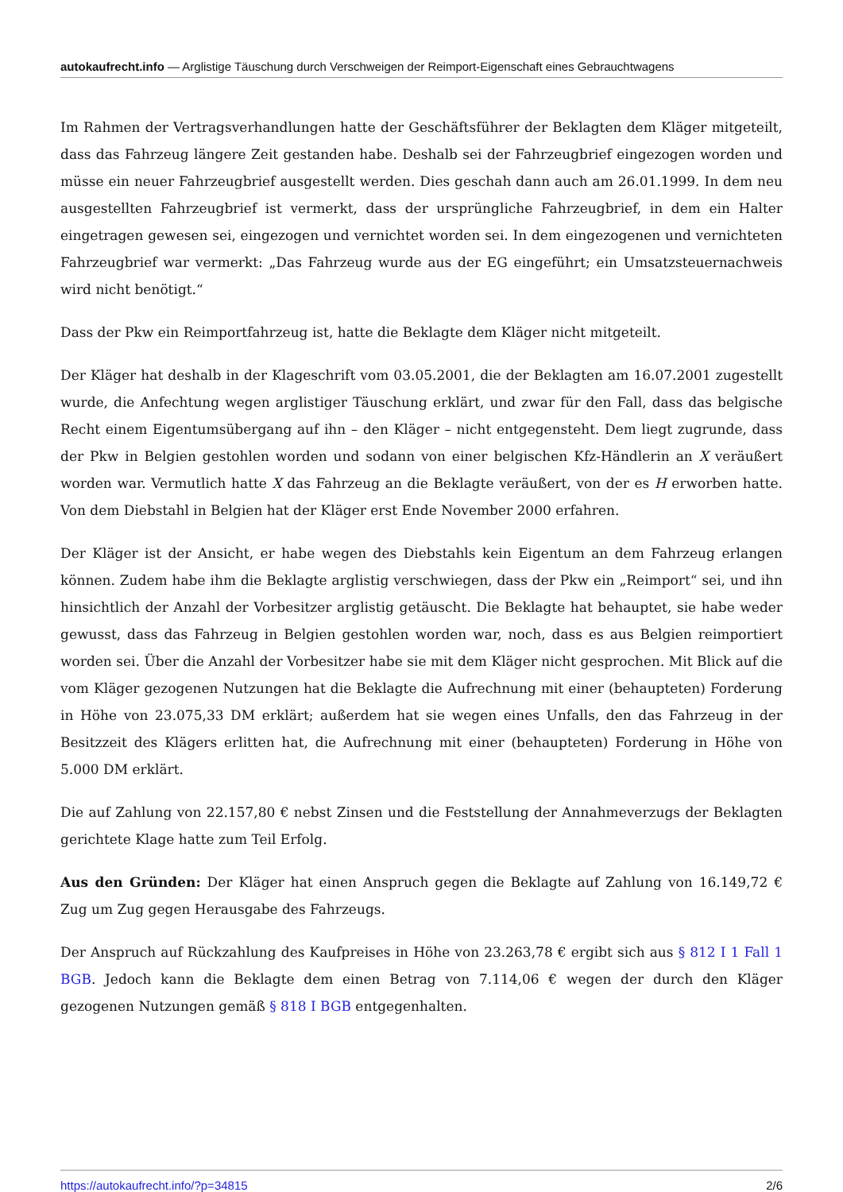autokaufrecht.info — Arglistige Täuschung durch Verschweigen der Reimport-Eigenschaft eines Gebrauchtwagens
Im Rahmen der Vertragsverhandlungen hatte der Geschäftsführer der Beklagten dem Kläger mitgeteilt, dass das Fahrzeug längere Zeit gestanden habe. Deshalb sei der Fahrzeugbrief eingezogen worden und müsse ein neuer Fahrzeugbrief ausgestellt werden. Dies geschah dann auch am 26.01.1999. In dem neu ausgestellten Fahrzeugbrief ist vermerkt, dass der ursprüngliche Fahrzeugbrief, in dem ein Halter eingetragen gewesen sei, eingezogen und vernichtet worden sei. In dem eingezogenen und vernichteten Fahrzeugbrief war vermerkt: „Das Fahrzeug wurde aus der EG eingeführt; ein Umsatzsteuernachweis wird nicht benötigt.“
Dass der Pkw ein Reimportfahrzeug ist, hatte die Beklagte dem Kläger nicht mitgeteilt.
Der Kläger hat deshalb in der Klageschrift vom 03.05.2001, die der Beklagten am 16.07.2001 zugestellt wurde, die Anfechtung wegen arglistiger Täuschung erklärt, und zwar für den Fall, dass das belgische Recht einem Eigentumsübergang auf ihn – den Kläger – nicht entgegensteht. Dem liegt zugrunde, dass der Pkw in Belgien gestohlen worden und sodann von einer belgischen Kfz-Händlerin an X veräußert worden war. Vermutlich hatte X das Fahrzeug an die Beklagte veräußert, von der es H erworben hatte. Von dem Diebstahl in Belgien hat der Kläger erst Ende November 2000 erfahren.
Der Kläger ist der Ansicht, er habe wegen des Diebstahls kein Eigentum an dem Fahrzeug erlangen können. Zudem habe ihm die Beklagte arglistig verschwiegen, dass der Pkw ein „Reimport“ sei, und ihn hinsichtlich der Anzahl der Vorbesitzer arglistig getäuscht. Die Beklagte hat behauptet, sie habe weder gewusst, dass das Fahrzeug in Belgien gestohlen worden war, noch, dass es aus Belgien reimportiert worden sei. Über die Anzahl der Vorbesitzer habe sie mit dem Kläger nicht gesprochen. Mit Blick auf die vom Kläger gezogenen Nutzungen hat die Beklagte die Aufrechnung mit einer (behaupteten) Forderung in Höhe von 23.075,33 DM erklärt; außerdem hat sie wegen eines Unfalls, den das Fahrzeug in der Besitzzeit des Klägers erlitten hat, die Aufrechnung mit einer (behaupteten) Forderung in Höhe von 5.000 DM erklärt.
Die auf Zahlung von 22.157,80 € nebst Zinsen und die Feststellung der Annahmeverzugs der Beklagten gerichtete Klage hatte zum Teil Erfolg.
Aus den Gründen: Der Kläger hat einen Anspruch gegen die Beklagte auf Zahlung von 16.149,72 € Zug um Zug gegen Herausgabe des Fahrzeugs.
Der Anspruch auf Rückzahlung des Kaufpreises in Höhe von 23.263,78 € ergibt sich aus § 812 I 1 Fall 1 BGB. Jedoch kann die Beklagte dem einen Betrag von 7.114,06 € wegen der durch den Kläger gezogenen Nutzungen gemäß § 818 I BGB entgegenhalten.
https://autokaufrecht.info/?p=34815 2/6